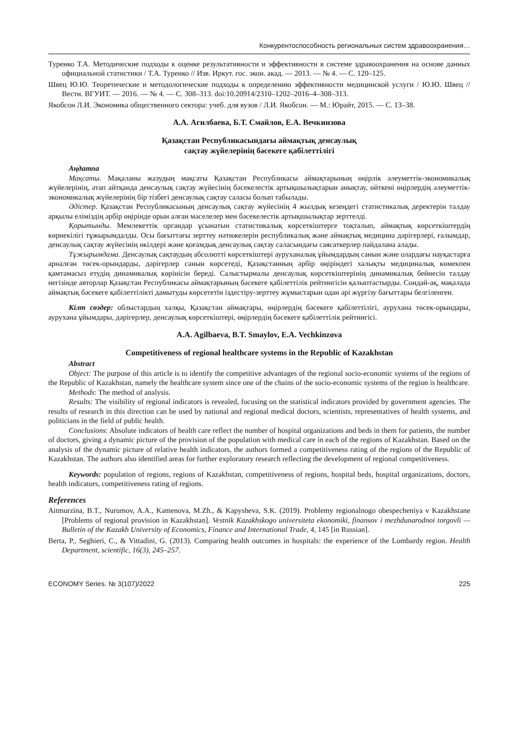Конкурентоспособность региональных систем здравоохранения…
Туренко Т.А. Методические подходы к оценке результативности и эффективности в системе здравоохранения на основе данных официальной статистики / Т.А. Туренко // Изв. Иркут. гос. экон. акад. — 2013. — № 4. — С. 120–125.
Швец Ю.Ю. Теоретические и методологические подходы к определению эффективности медицинской услуги / Ю.Ю. Швец // Вестн. ВГУИТ. — 2016. — № 4. — С. 308–313. doi:10.20914/2310–1202–2016–4–308–313.
Якобсон Л.И. Экономика общественного сектора: учеб. для вузов / Л.И. Якобсон. — М.: Юрайт, 2015. — С. 13–38.
А.А. Агилбаева, Б.Т. Смайлов, Е.А. Вечкинзова
Қазақстан Республикасындағы аймақтық денсаулық
сақтау жүйелерінің бәсекеге қабілеттілігі
Аңдатпа
Мақсаты. Мақаланы жазудың мақсаты Қазақстан Республикасы аймақтарының өңірлік әлеуметтік-экономикалық жүйелерінің, атап айтқанда денсаулық сақтау жүйесінің бәсекелестік артықшылықтарын анықтау, өйткені өңірлердің әлеуметтік-экономикалық жүйелерінің бір тізбегі денсаулық сақтау саласы болып табылады.
Әдістер. Қазақстан Республикасының денсаулық сақтау жүйесінің 4 жылдық кезеңдегі статистикалық деректерін талдау арқылы еліміздің әрбір өңірінде орын алған мәселелер мен бәсекелестік артықшылықтар зерттелді.
Қорытынды. Мемлекеттік органдар ұсынатын статистикалық көрсеткіштерге тоқталып, аймақтық көрсеткіштердің көрнекілігі тұжырымдалды. Осы бағыттағы зерттеу нәтижелерін республикалық және аймақтық медицина дәрігерлері, ғалымдар, денсаулық сақтау жүйесінің өкілдері және қоғамдық денсаулық сақтау саласындағы саясаткерлер пайдалана алады.
Тұжырымдама. Денсаулық сақтаудың абсолютті көрсеткіштері ауруханалық ұйымдардың санын және олардағы науқастарға арналған төсек-орындарды, дәрігерлер санын көрсетеді, Қазақстанның әрбір өңіріндегі халықты медициналық көмекпен қамтамасыз етудің динамикалық көрінісін береді. Салыстырмалы денсаулық көрсеткіштерінің динамикалық бейнесін талдау негізінде авторлар Қазақстан Республикасы аймақтарының бәсекеге қабілеттілік рейтингісін қалыптастырды. Сондай-ақ, мақалада аймақтық бәсекеге қабілеттілікті дамытуды көрсететін іздестіру-зерттеу жұмыстарын одан әрі жүргізу бағыттары белгіленген.
Кілт сөздер: облыстардың халқы, Қазақстан аймақтары, өңірлердің бәсекеге қабілеттілігі, аурухана төсек-орындары, аурухана ұйымдары, дәрігерлер, денсаулық көрсеткіштері, өңірлердің бәсекеге қабілеттілік рейтингісі.
A.A. Agilbaeva, B.T. Smaylov, E.A. Vechkinzova
Competitiveness of regional healthcare systems in the Republic of Kazakhstan
Abstract
Object: The purpose of this article is to identify the competitive advantages of the regional socio-economic systems of the regions of the Republic of Kazakhstan, namely the healthcare system since one of the chains of the socio-economic systems of the region is healthcare.
Methods: The method of analysis.
Results: The visibility of regional indicators is revealed, focusing on the statistical indicators provided by government agencies. The results of research in this direction can be used by national and regional medical doctors, scientists, representatives of health systems, and politicians in the field of public health.
Conclusions: Absolute indicators of health care reflect the number of hospital organizations and beds in them for patients, the number of doctors, giving a dynamic picture of the provision of the population with medical care in each of the regions of Kazakhstan. Based on the analysis of the dynamic picture of relative health indicators, the authors formed a competitiveness rating of the regions of the Republic of Kazakhstan. The authors also identified areas for further exploratory research reflecting the development of regional competitiveness.
Keywords: population of regions, regions of Kazakhstan, competitiveness of regions, hospital beds, hospital organizations, doctors, health indicators, competitiveness rating of regions.
References
Aitmurzina, B.T., Nurumov, A.A., Kamenova, M.Zh., & Kapysheva, S.K. (2019). Problemy regionalnogo obespecheniya v Kazakhstane [Problems of regional provision in Kazakhstan]. Vestnik Kazakhskogo universiteta ekonomiki, finansov i mezhdunarodnoi torgovli — Bulletin of the Kazakh University of Economics, Finance and International Trade, 4, 145 [in Russian].
Berta, P., Seghieri, C., & Vittadini, G. (2013). Comparing health outcomes in hospitals: the experience of the Lombardy region. Health Department, scientific, 16(3), 245–257.
ECONOMY Series. № 3(107)/2022 225